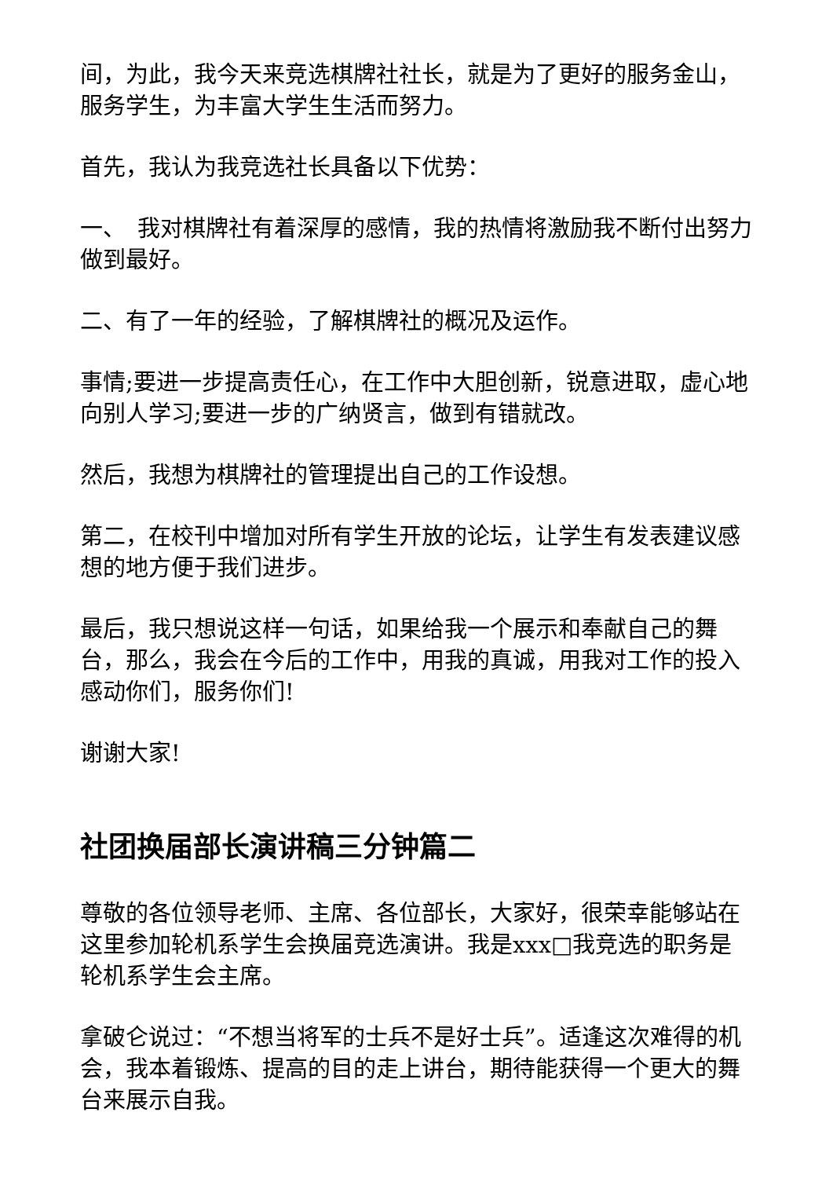间，为此，我今天来竞选棋牌社社长，就是为了更好的服务金山，服务学生，为丰富大学生生活而努力。
首先，我认为我竞选社长具备以下优势：
一、　我对棋牌社有着深厚的感情，我的热情将激励我不断付出努力做到最好。
二、有了一年的经验，了解棋牌社的概况及运作。
事情;要进一步提高责任心，在工作中大胆创新，锐意进取，虚心地向别人学习;要进一步的广纳贤言，做到有错就改。
然后，我想为棋牌社的管理提出自己的工作设想。
第二，在校刊中增加对所有学生开放的论坛，让学生有发表建议感想的地方便于我们进步。
最后，我只想说这样一句话，如果给我一个展示和奉献自己的舞台，那么，我会在今后的工作中，用我的真诚，用我对工作的投入感动你们，服务你们!
谢谢大家!
社团换届部长演讲稿三分钟篇二
尊敬的各位领导老师、主席、各位部长，大家好，很荣幸能够站在这里参加轮机系学生会换届竞选演讲。我是xxx□我竞选的职务是轮机系学生会主席。
拿破仑说过：“不想当将军的士兵不是好士兵”。适逢这次难得的机会，我本着锻炼、提高的目的走上讲台，期待能获得一个更大的舞台来展示自我。